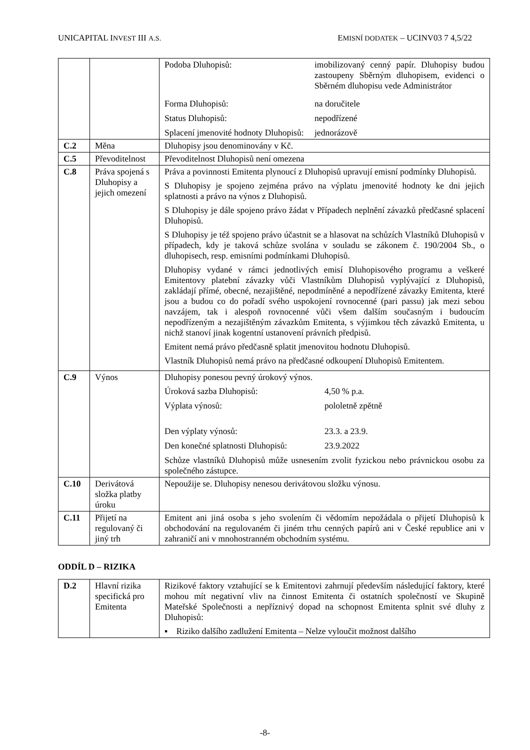UNICAPITAL INVEST III A.S. EMISNÍ DODATEK – UCINV03 7 4,5/22
| | | Podoba Dluhopisů: imobilizovaný cenný papír. Dluhopisy budou zastoupeny Sběrným dluhopisem, evidenci o Sběrném dluhopisu vede Administrátor Forma Dluhopisů: na doručitele Status Dluhopisů: nepodřízené Splacení jmenovité hodnoty Dluhopisů: jednorázově |
| C.2 | Měna | Dluhopisy jsou denominovány v Kč. |
| C.5 | Převoditelnost | Převoditelnost Dluhopisů není omezena |
| C.8 | Práva spojená s Dluhopisy a jejich omezení | Práva a povinnosti Emitenta plynoucí z Dluhopisů upravují emisní podmínky Dluhopisů. S Dluhopisy je spojeno zejména právo na výplatu jmenovité hodnoty ke dni jejich splatnosti a právo na výnos z Dluhopisů. S Dluhopisy je dále spojeno právo žádat v Případech neplnění závazků předčasné splacení Dluhopisů. S Dluhopisy je též spojeno právo účastnit se a hlasovat na schůzích Vlastníků Dluhopisů v případech, kdy je taková schůze svolána v souladu se zákonem č. 190/2004 Sb., o dluhopisech, resp. emisními podmínkami Dluhopisů. Dluhopisy vydané v rámci jednotlivých emisí Dluhopisového programu a veškeré Emitentovy platební závazky vůči Vlastníkům Dluhopisů vyplývající z Dluhopisů, zakládají přímé, obecné, nezajištěné, nepodmíněné a nepodřízené závazky Emitenta, které jsou a budou co do pořadí svého uspokojení rovnocenné (pari passu) jak mezi sebou navzájem, tak i alespoň rovnocenné vůči všem dalším současným i budoucím nepodřízeným a nezajištěným závazkům Emitenta, s výjimkou těch závazků Emitenta, u nichž stanoví jinak kogentní ustanovení právních předpisů. Emitent nemá právo předčasně splatit jmenovitou hodnotu Dluhopisů. Vlastník Dluhopisů nemá právo na předčasné odkoupení Dluhopisů Emitentem. |
| C.9 | Výnos | Dluhopisy ponesou pevný úrokový výnos. Úroková sazba Dluhopisů: 4,50 % p.a. Výplata výnosů: pololetně zpětně Den výplaty výnosů: 23.3. a 23.9. Den konečné splatnosti Dluhopisů: 23.9.2022 Schůze vlastníků Dluhopisů může usnesením zvolit fyzickou nebo právnickou osobu za společného zástupce. |
| C.10 | Derivátová složka platby úroku | Nepoužije se. Dluhopisy nenesou derivátovou složku výnosu. |
| C.11 | Přijetí na regulovaný či jiný trh | Emitent ani jiná osoba s jeho svolením či vědomím nepožádala o přijetí Dluhopisů k obchodování na regulovaném či jiném trhu cenných papírů ani v České republice ani v zahraničí ani v mnohostranném obchodním systému. |
ODDÍL D – RIZIKA
| D.2 | Hlavní rizika specifická pro Emitenta | Rizikové faktory vztahující se k Emitentovi zahrnují především následující faktory, které mohou mít negativní vliv na činnost Emitenta či ostatních společností ve Skupině Mateřské Společnosti a nepříznivý dopad na schopnost Emitenta splnit své dluhy z Dluhopisů: ▪ Riziko dalšího zadlužení Emitenta – Nelze vyloučit možnost dalšího |
-8-